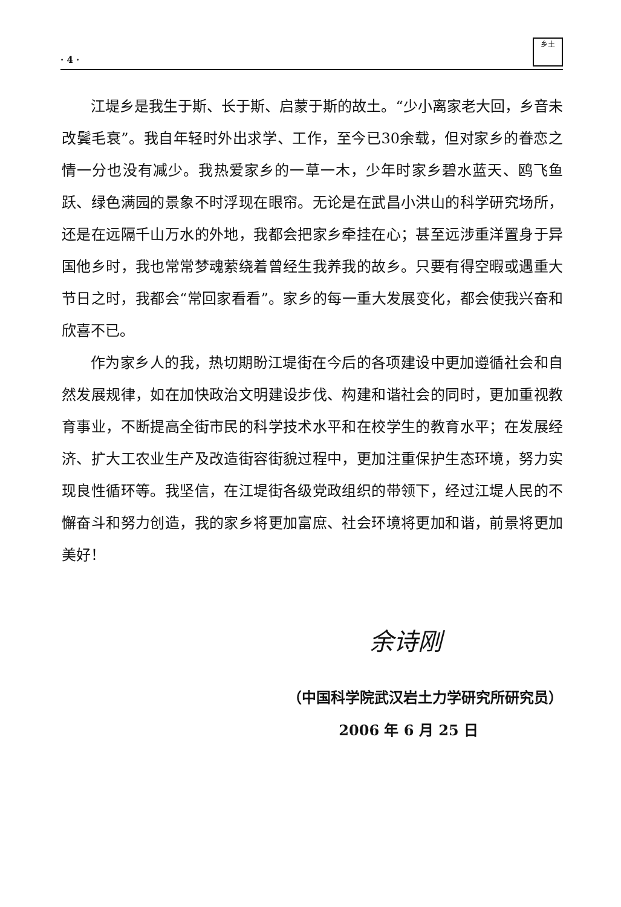· 4 · 乡土
江堤乡是我生于斯、长于斯、启蒙于斯的故土。“少小离家老大回，乡音未改鬓毛衰”。我自年轻时外出求学、工作，至今已30余载，但对家乡的眷恋之情一分也没有减少。我热爱家乡的一草一木，少年时家乡碧水蓝天、鸥飞鱼跃、绿色满园的景象不时浮现在眼帘。无论是在武昌小洪山的科学研究场所，还是在远隔千山万水的外地，我都会把家乡牵挂在心；甚至远涉重洋置身于异国他乡时，我也常常梦魂萦绕着曾经生我养我的故乡。只要有得空暇或遇重大节日之时，我都会“常回家看看”。家乡的每一重大发展变化，都会使我兴奋和欣喜不已。
作为家乡人的我，热切期盼江堤街在今后的各项建设中更加遵循社会和自然发展规律，如在加快政治文明建设步伐、构建和谐社会的同时，更加重视教育事业，不断提高全街市民的科学技术水平和在校学生的教育水平；在发展经济、扩大工农业生产及改造街容街貌过程中，更加注重保护生态环境，努力实现良性循环等。我坚信，在江堤街各级党政组织的带领下，经过江堤人民的不懈奋斗和努力创造，我的家乡将更加富庶、社会环境将更加和谐，前景将更加美好！
余诗刚
（中国科学院武汉岩土力学研究所研究员）
2006 年 6 月 25 日